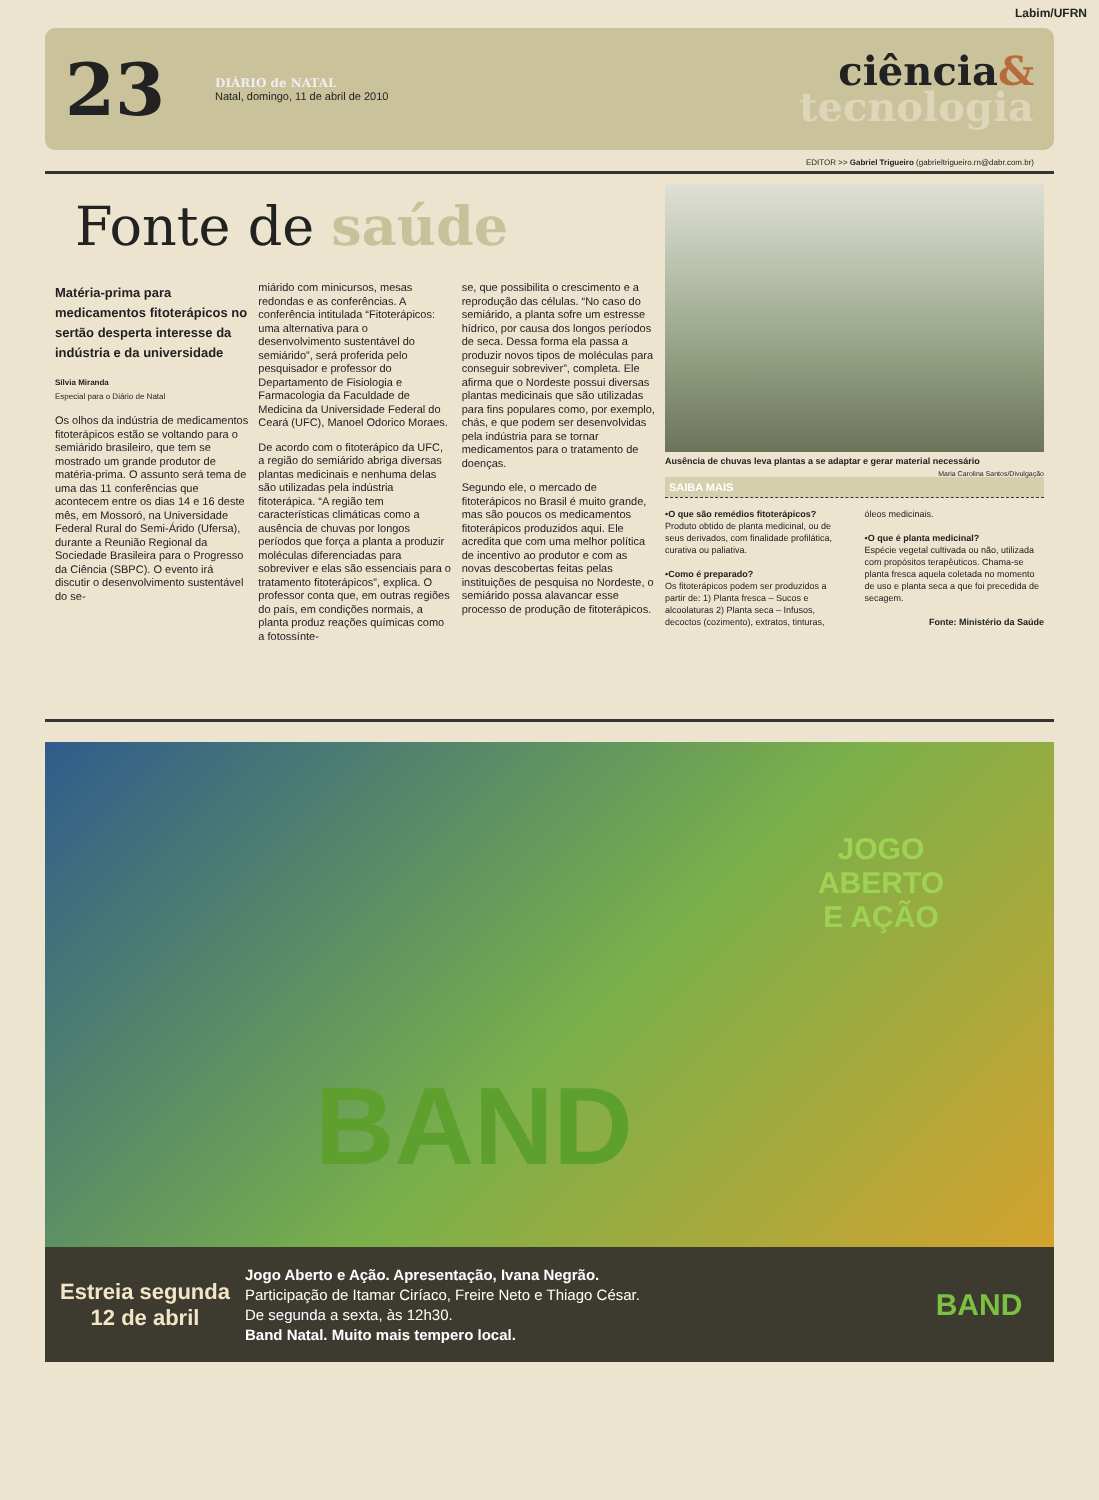Labim/UFRN
23
DIÁRIO de NATAL
Natal, domingo, 11 de abril de 2010
ciência&
tecnologia
EDITOR >> Gabriel Trigueiro (gabrieltrigueiro.rn@dabr.com.br)
Fonte de saúde
Matéria-prima para medicamentos fitoterápicos no sertão desperta interesse da indústria e da universidade
Sílvia Miranda
Especial para o Diário de Natal
Os olhos da indústria de medicamentos fitoterápicos estão se voltando para o semiárido brasileiro, que tem se mostrado um grande produtor de matéria-prima. O assunto será tema de uma das 11 conferências que acontecem entre os dias 14 e 16 deste mês, em Mossoró, na Universidade Federal Rural do Semi-Árido (Ufersa), durante a Reunião Regional da Sociedade Brasileira para o Progresso da Ciência (SBPC). O evento irá discutir o desenvolvimento sustentável do se-
miárido com minicursos, mesas redondas e as conferências. A conferência intitulada “Fitoterápicos: uma alternativa para o desenvolvimento sustentável do semiárido”, será proferida pelo pesquisador e professor do Departamento de Fisiologia e Farmacologia da Faculdade de Medicina da Universidade Federal do Ceará (UFC), Manoel Odorico Moraes.
De acordo com o fitoterápico da UFC, a região do semiárido abriga diversas plantas medicinais e nenhuma delas são utilizadas pela indústria fitoterápica. “A região tem características climáticas como a ausência de chuvas por longos períodos que força a planta a produzir moléculas diferenciadas para sobreviver e elas são essenciais para o tratamento fitoterápicos”, explica. O professor conta que, em outras regiões do país, em condições normais, a planta produz reações químicas como a fotossínte-
se, que possibilita o crescimento e a reprodução das células. “No caso do semiárido, a planta sofre um estresse hídrico, por causa dos longos períodos de seca. Dessa forma ela passa a produzir novos tipos de moléculas para conseguir sobreviver”, completa. Ele afirma que o Nordeste possui diversas plantas medicinais que são utilizadas para fins populares como, por exemplo, chás, e que podem ser desenvolvidas pela indústria para se tornar medicamentos para o tratamento de doenças.
Segundo ele, o mercado de fitoterápicos no Brasil é muito grande, mas são poucos os medicamentos fitoterápicos produzidos aqui. Ele acredita que com uma melhor política de incentivo ao produtor e com as novas descobertas feitas pelas instituições de pesquisa no Nordeste, o semiárido possa alavancar esse processo de produção de fitoterápicos.
Ausência de chuvas leva plantas a se adaptar e gerar material necessário
Maria Carolina Santos/Divulgação
SAIBA MAIS
•O que são remédios fitoterápicos?
Produto obtido de planta medicinal, ou de seus derivados, com finalidade profilática, curativa ou paliativa.
•Como é preparado?
Os fitoterápicos podem ser produzidos a partir de: 1) Planta fresca – Sucos e alcoolaturas 2) Planta seca – Infusos, decoctos (cozimento), extratos, tinturas,
óleos medicinais.
•O que é planta medicinal?
Espécie vegetal cultivada ou não, utilizada com propósitos terapêuticos. Chama-se planta fresca aquela coletada no momento de uso e planta seca a que foi precedida de secagem.
Fonte: Ministério da Saúde
JOGO
ABERTO
E AÇÃO
BAND
Estreia segunda 12 de abril
Jogo Aberto e Ação. Apresentação, Ivana Negrão.
Participação de Itamar Ciríaco, Freire Neto e Thiago César.
De segunda a sexta, às 12h30.
Band Natal. Muito mais tempero local.
BAND